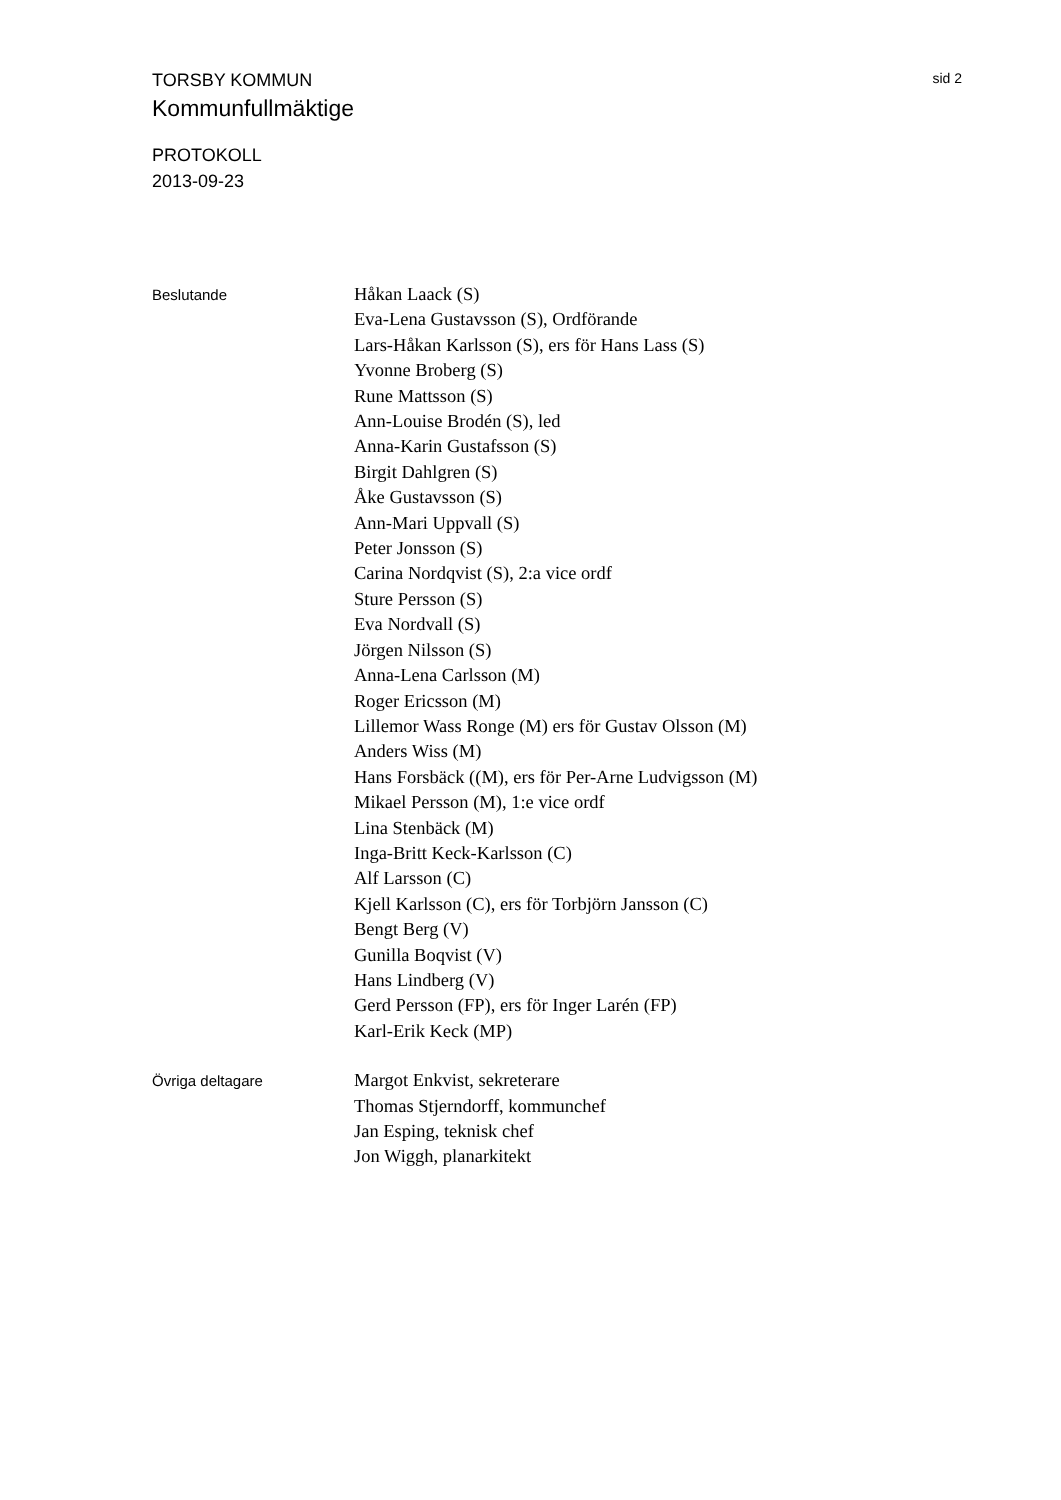TORSBY KOMMUN sid 2
Kommunfullmäktige
PROTOKOLL
2013-09-23
Beslutande
Håkan Laack (S)
Eva-Lena Gustavsson (S), Ordförande
Lars-Håkan Karlsson (S), ers för Hans Lass (S)
Yvonne Broberg (S)
Rune Mattsson (S)
Ann-Louise Brodén (S), led
Anna-Karin Gustafsson (S)
Birgit Dahlgren (S)
Åke Gustavsson (S)
Ann-Mari Uppvall (S)
Peter Jonsson (S)
Carina Nordqvist (S), 2:a vice ordf
Sture Persson (S)
Eva Nordvall (S)
Jörgen Nilsson (S)
Anna-Lena Carlsson (M)
Roger Ericsson (M)
Lillemor Wass Ronge (M) ers för Gustav Olsson (M)
Anders Wiss (M)
Hans Forsbäck ((M), ers för Per-Arne Ludvigsson (M)
Mikael Persson (M), 1:e vice ordf
Lina Stenbäck (M)
Inga-Britt Keck-Karlsson (C)
Alf Larsson (C)
Kjell Karlsson (C), ers för Torbjörn Jansson (C)
Bengt Berg (V)
Gunilla Boqvist (V)
Hans Lindberg (V)
Gerd Persson (FP), ers för Inger Larén (FP)
Karl-Erik Keck (MP)
Övriga deltagare
Margot Enkvist, sekreterare
Thomas Stjerndorff, kommunchef
Jan Esping, teknisk chef
Jon Wiggh, planarkitekt